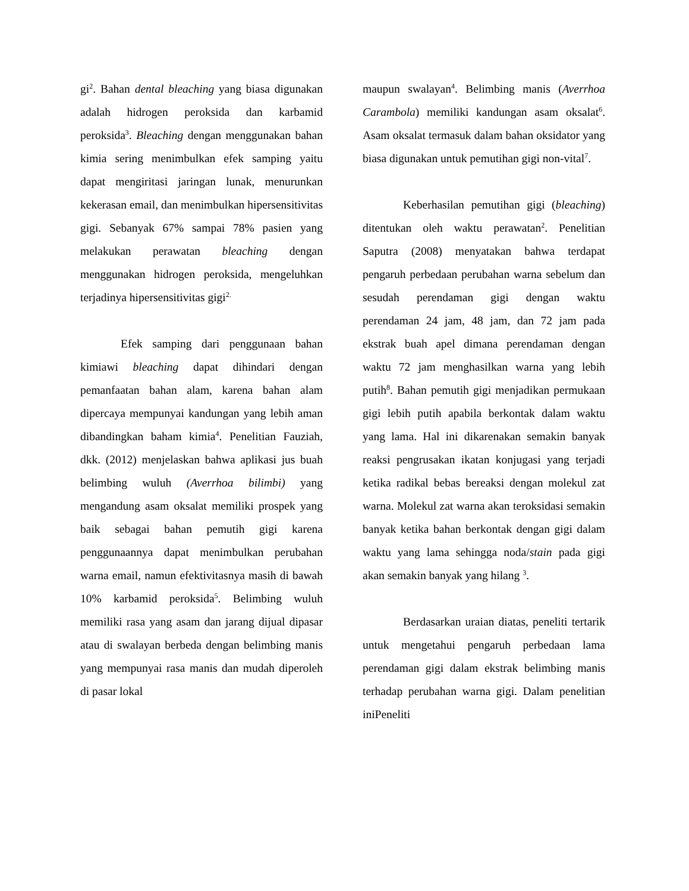gi<sup>2</sup>. Bahan dental bleaching yang biasa digunakan adalah hidrogen peroksida dan karbamid peroksida<sup>3</sup>. Bleaching dengan menggunakan bahan kimia sering menimbulkan efek samping yaitu dapat mengiritasi jaringan lunak, menurunkan kekerasan email, dan menimbulkan hipersensitivitas gigi. Sebanyak 67% sampai 78% pasien yang melakukan perawatan bleaching dengan menggunakan hidrogen peroksida, mengeluhkan terjadinya hipersensitivitas gigi<sup>2.</sup>
Efek samping dari penggunaan bahan kimiawi bleaching dapat dihindari dengan pemanfaatan bahan alam, karena bahan alam dipercaya mempunyai kandungan yang lebih aman dibandingkan baham kimia<sup>4</sup>. Penelitian Fauziah, dkk. (2012) menjelaskan bahwa aplikasi jus buah belimbing wuluh (Averrhoa bilimbi) yang mengandung asam oksalat memiliki prospek yang baik sebagai bahan pemutih gigi karena penggunaannya dapat menimbulkan perubahan warna email, namun efektivitasnya masih di bawah 10% karbamid peroksida<sup>5</sup>. Belimbing wuluh memiliki rasa yang asam dan jarang dijual dipasar atau di swalayan berbeda dengan belimbing manis yang mempunyai rasa manis dan mudah diperoleh di pasar lokal
maupun swalayan<sup>4</sup>. Belimbing manis (Averrhoa Carambola) memiliki kandungan asam oksalat<sup>6</sup>. Asam oksalat termasuk dalam bahan oksidator yang biasa digunakan untuk pemutihan gigi non-vital<sup>7</sup>.
Keberhasilan pemutihan gigi (bleaching) ditentukan oleh waktu perawatan<sup>2</sup>. Penelitian Saputra (2008) menyatakan bahwa terdapat pengaruh perbedaan perubahan warna sebelum dan sesudah perendaman gigi dengan waktu perendaman 24 jam, 48 jam, dan 72 jam pada ekstrak buah apel dimana perendaman dengan waktu 72 jam menghasilkan warna yang lebih putih<sup>8</sup>. Bahan pemutih gigi menjadikan permukaan gigi lebih putih apabila berkontak dalam waktu yang lama. Hal ini dikarenakan semakin banyak reaksi pengrusakan ikatan konjugasi yang terjadi ketika radikal bebas bereaksi dengan molekul zat warna. Molekul zat warna akan teroksidasi semakin banyak ketika bahan berkontak dengan gigi dalam waktu yang lama sehingga noda/stain pada gigi akan semakin banyak yang hilang <sup>3</sup>.
Berdasarkan uraian diatas, peneliti tertarik untuk mengetahui pengaruh perbedaan lama perendaman gigi dalam ekstrak belimbing manis terhadap perubahan warna gigi. Dalam penelitian iniPeneliti